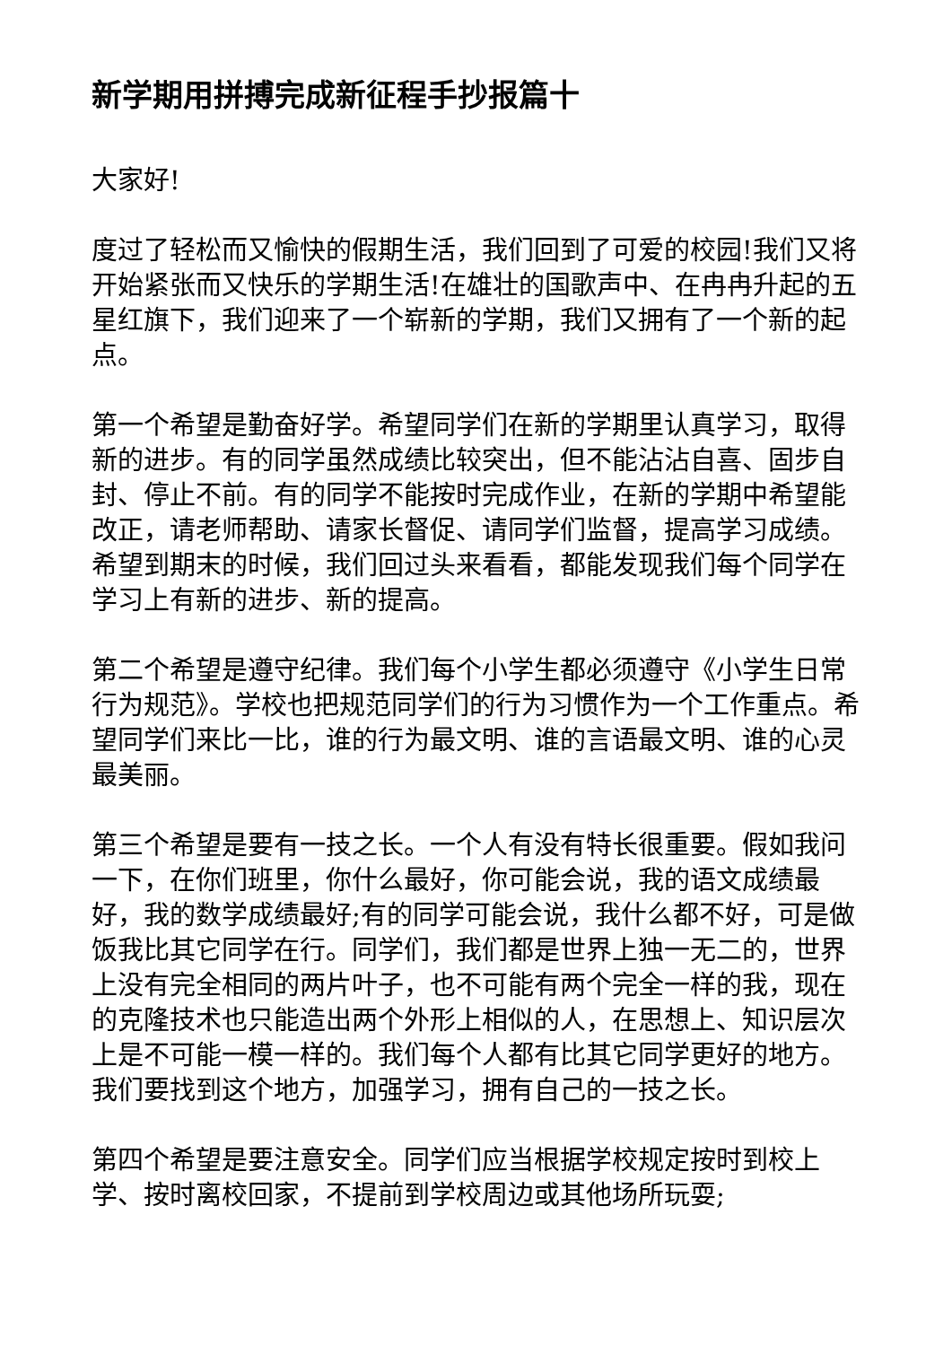新学期用拼搏完成新征程手抄报篇十
大家好!
度过了轻松而又愉快的假期生活，我们回到了可爱的校园!我们又将开始紧张而又快乐的学期生活!在雄壮的国歌声中、在冉冉升起的五星红旗下，我们迎来了一个崭新的学期，我们又拥有了一个新的起点。
第一个希望是勤奋好学。希望同学们在新的学期里认真学习，取得新的进步。有的同学虽然成绩比较突出，但不能沾沾自喜、固步自封、停止不前。有的同学不能按时完成作业，在新的学期中希望能改正，请老师帮助、请家长督促、请同学们监督，提高学习成绩。希望到期末的时候，我们回过头来看看，都能发现我们每个同学在学习上有新的进步、新的提高。
第二个希望是遵守纪律。我们每个小学生都必须遵守《小学生日常行为规范》。学校也把规范同学们的行为习惯作为一个工作重点。希望同学们来比一比，谁的行为最文明、谁的言语最文明、谁的心灵最美丽。
第三个希望是要有一技之长。一个人有没有特长很重要。假如我问一下，在你们班里，你什么最好，你可能会说，我的语文成绩最好，我的数学成绩最好;有的同学可能会说，我什么都不好，可是做饭我比其它同学在行。同学们，我们都是世界上独一无二的，世界上没有完全相同的两片叶子，也不可能有两个完全一样的我，现在的克隆技术也只能造出两个外形上相似的人，在思想上、知识层次上是不可能一模一样的。我们每个人都有比其它同学更好的地方。我们要找到这个地方，加强学习，拥有自己的一技之长。
第四个希望是要注意安全。同学们应当根据学校规定按时到校上学、按时离校回家，不提前到学校周边或其他场所玩耍;